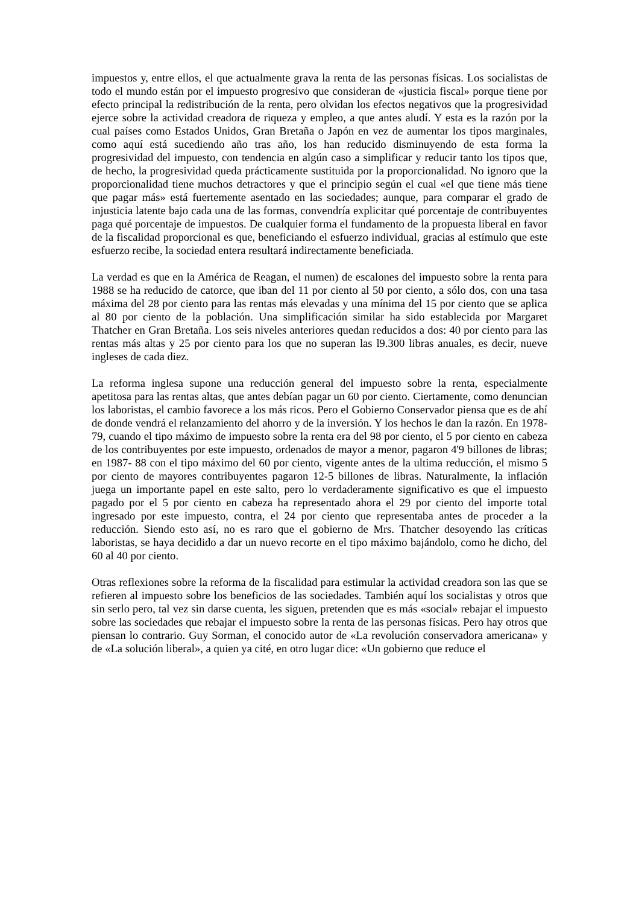impuestos y, entre ellos, el que actualmente grava la renta de las personas físicas. Los socialistas de todo el mundo están por el impuesto progresivo que consideran de «justicia fiscal» porque tiene por efecto principal la redistribución de la renta, pero olvidan los efectos negativos que la progresividad ejerce sobre la actividad creadora de riqueza y empleo, a que antes aludí. Y esta es la razón por la cual países como Estados Unidos, Gran Bretaña o Japón en vez de aumentar los tipos marginales, como aquí está sucediendo año tras año, los han reducido disminuyendo de esta forma la progresividad del impuesto, con tendencia en algún caso a simplificar y reducir tanto los tipos que, de hecho, la progresividad queda prácticamente sustituida por la proporcionalidad. No ignoro que la proporcionalidad tiene muchos detractores y que el principio según el cual «el que tiene más tiene que pagar más» está fuertemente asentado en las sociedades; aunque, para comparar el grado de injusticia latente bajo cada una de las formas, convendría explicitar qué porcentaje de contribuyentes paga qué porcentaje de impuestos. De cualquier forma el fundamento de la propuesta liberal en favor de la fiscalidad proporcional es que, beneficiando el esfuerzo individual, gracias al estímulo que este esfuerzo recibe, la sociedad entera resultará indirectamente beneficiada.
La verdad es que en la América de Reagan, el numen) de escalones del impuesto sobre la renta para 1988 se ha reducido de catorce, que iban del 11 por ciento al 50 por ciento, a sólo dos, con una tasa máxima del 28 por ciento para las rentas más elevadas y una mínima del 15 por ciento que se aplica al 80 por ciento de la población. Una simplificación similar ha sido establecida por Margaret Thatcher en Gran Bretaña. Los seis niveles anteriores quedan reducidos a dos: 40 por ciento para las rentas más altas y 25 por ciento para los que no superan las l9.300 libras anuales, es decir, nueve ingleses de cada diez.
La reforma inglesa supone una reducción general del impuesto sobre la renta, especialmente apetitosa para las rentas altas, que antes debían pagar un 60 por ciento. Ciertamente, como denuncian los laboristas, el cambio favorece a los más ricos. Pero el Gobierno Conservador piensa que es de ahí de donde vendrá el relanzamiento del ahorro y de la inversión. Y los hechos le dan la razón. En 1978-79, cuando el tipo máximo de impuesto sobre la renta era del 98 por ciento, el 5 por ciento en cabeza de los contribuyentes por este impuesto, ordenados de mayor a menor, pagaron 4'9 billones de libras; en 1987- 88 con el tipo máximo del 60 por ciento, vigente antes de la ultima reducción, el mismo 5 por ciento de mayores contribuyentes pagaron 12-5 billones de libras. Naturalmente, la inflación juega un importante papel en este salto, pero lo verdaderamente significativo es que el impuesto pagado por el 5 por ciento en cabeza ha representado ahora el 29 por ciento del importe total ingresado por este impuesto, contra, el 24 por ciento que representaba antes de proceder a la reducción. Siendo esto así, no es raro que el gobierno de Mrs. Thatcher desoyendo las críticas laboristas, se haya decidido a dar un nuevo recorte en el tipo máximo bajándolo, como he dicho, del 60 al 40 por ciento.
Otras reflexiones sobre la reforma de la fiscalidad para estimular la actividad creadora son las que se refieren al impuesto sobre los beneficios de las sociedades. También aquí los socialistas y otros que sin serlo pero, tal vez sin darse cuenta, les siguen, pretenden que es más «social» rebajar el impuesto sobre las sociedades que rebajar el impuesto sobre la renta de las personas físicas. Pero hay otros que piensan lo contrario. Guy Sorman, el conocido autor de «La revolución conservadora americana» y de «La solución liberal», a quien ya cité, en otro lugar dice: «Un gobierno que reduce el